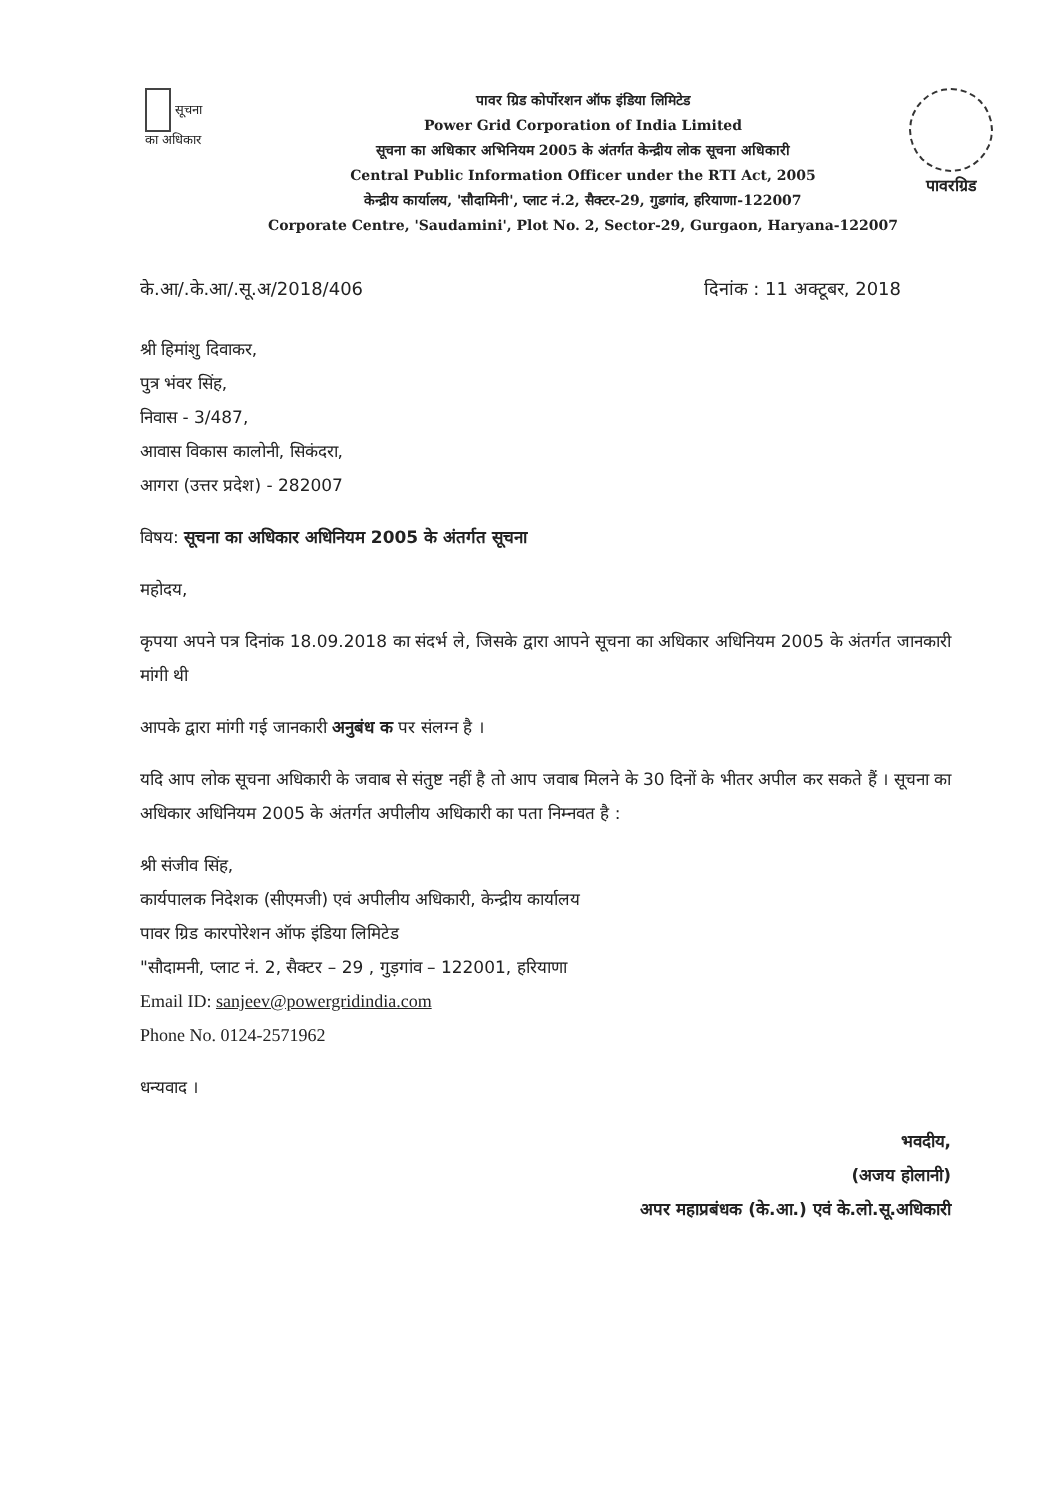सूचना
का अधिकार
पावर ग्रिड कोर्पोरशन ऑफ इंडिया लिमिटेड
Power Grid Corporation of India Limited
सूचना का अधिकार अभिनियम 2005 के अंतर्गत केन्द्रीय लोक सूचना अधिकारी
Central Public Information Officer under the RTI Act, 2005
केन्द्रीय कार्यालय, 'सौदामिनी', प्लाट नं.2, सैक्टर-29, गुडगांव, हरियाणा-122007
Corporate Centre, 'Saudamini', Plot No. 2, Sector-29, Gurgaon, Haryana-122007
पावरग्रिड
के.आ/.के.आ/.सू.अ/2018/406 दिनांक : 11 अक्टूबर, 2018
श्री हिमांशु दिवाकर,
पुत्र भंवर सिंह,
निवास - 3/487,
आवास विकास कालोनी, सिकंदरा,
आगरा (उत्तर प्रदेश) - 282007
विषय: सूचना का अधिकार अधिनियम 2005 के अंतर्गत सूचना
महोदय,
कृपया अपने पत्र दिनांक 18.09.2018 का संदर्भ ले, जिसके द्वारा आपने सूचना का अधिकार अधिनियम 2005 के अंतर्गत जानकारी मांगी थी
आपके द्वारा मांगी गई जानकारी अनुबंध क पर संलग्न है ।
यदि आप लोक सूचना अधिकारी के जवाब से संतुष्ट नहीं है तो आप जवाब मिलने के 30 दिनों के भीतर अपील कर सकते हैं । सूचना का अधिकार अधिनियम 2005 के अंतर्गत अपीलीय अधिकारी का पता निम्नवत है :
श्री संजीव सिंह,
कार्यपालक निदेशक (सीएमजी) एवं अपीलीय अधिकारी, केन्द्रीय कार्यालय
पावर ग्रिड कारपोरेशन ऑफ इंडिया लिमिटेड
"सौदामनी, प्लाट नं. 2, सैक्टर – 29 , गुड़गांव – 122001, हरियाणा
Email ID: sanjeev@powergridindia.com
Phone No. 0124-2571962
धन्यवाद ।
भवदीय,
(अजय होलानी)
अपर महाप्रबंधक (के.आ.) एवं के.लो.सू.अधिकारी